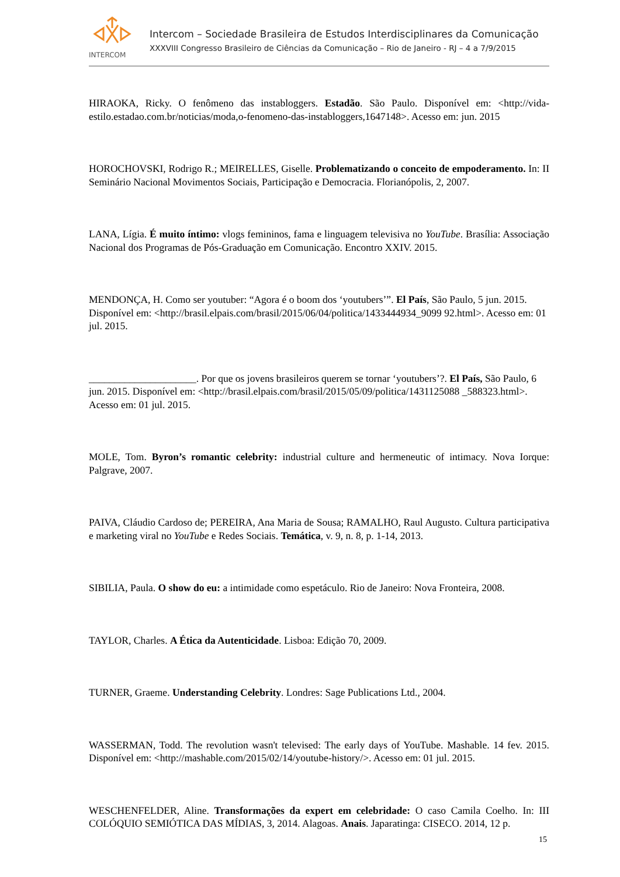INTERCOM
Intercom – Sociedade Brasileira de Estudos Interdisciplinares da Comunicação
XXXVIII Congresso Brasileiro de Ciências da Comunicação – Rio de Janeiro - RJ – 4 a 7/9/2015
HIRAOKA, Ricky. O fenômeno das instabloggers. Estadão. São Paulo. Disponível em: <http://vida-estilo.estadao.com.br/noticias/moda,o-fenomeno-das-instabloggers,1647148>. Acesso em: jun. 2015
HOROCHOVSKI, Rodrigo R.; MEIRELLES, Giselle. Problematizando o conceito de empoderamento. In: II Seminário Nacional Movimentos Sociais, Participação e Democracia. Florianópolis, 2, 2007.
LANA, Lígia. É muito íntimo: vlogs femininos, fama e linguagem televisiva no YouTube. Brasília: Associação Nacional dos Programas de Pós-Graduação em Comunicação. Encontro XXIV. 2015.
MENDONÇA, H. Como ser youtuber: “Agora é o boom dos ‘youtubers’”. El País, São Paulo, 5 jun. 2015. Disponível em: <http://brasil.elpais.com/brasil/2015/06/04/politica/1433444934_9099 92.html>. Acesso em: 01 jul. 2015.
_____________________. Por que os jovens brasileiros querem se tornar ‘youtubers’?. El País, São Paulo, 6 jun. 2015. Disponível em: <http://brasil.elpais.com/brasil/2015/05/09/politica/1431125088 _588323.html>. Acesso em: 01 jul. 2015.
MOLE, Tom. Byron’s romantic celebrity: industrial culture and hermeneutic of intimacy. Nova Iorque: Palgrave, 2007.
PAIVA, Cláudio Cardoso de; PEREIRA, Ana Maria de Sousa; RAMALHO, Raul Augusto. Cultura participativa e marketing viral no YouTube e Redes Sociais. Temática, v. 9, n. 8, p. 1-14, 2013.
SIBILIA, Paula. O show do eu: a intimidade como espetáculo. Rio de Janeiro: Nova Fronteira, 2008.
TAYLOR, Charles. A Ética da Autenticidade. Lisboa: Edição 70, 2009.
TURNER, Graeme. Understanding Celebrity. Londres: Sage Publications Ltd., 2004.
WASSERMAN, Todd. The revolution wasn't televised: The early days of YouTube. Mashable. 14 fev. 2015. Disponível em: <http://mashable.com/2015/02/14/youtube-history/>. Acesso em: 01 jul. 2015.
WESCHENFELDER, Aline. Transformações da expert em celebridade: O caso Camila Coelho. In: III COLÓQUIO SEMIÓTICA DAS MÍDIAS, 3, 2014. Alagoas. Anais. Japaratinga: CISECO. 2014, 12 p.
15